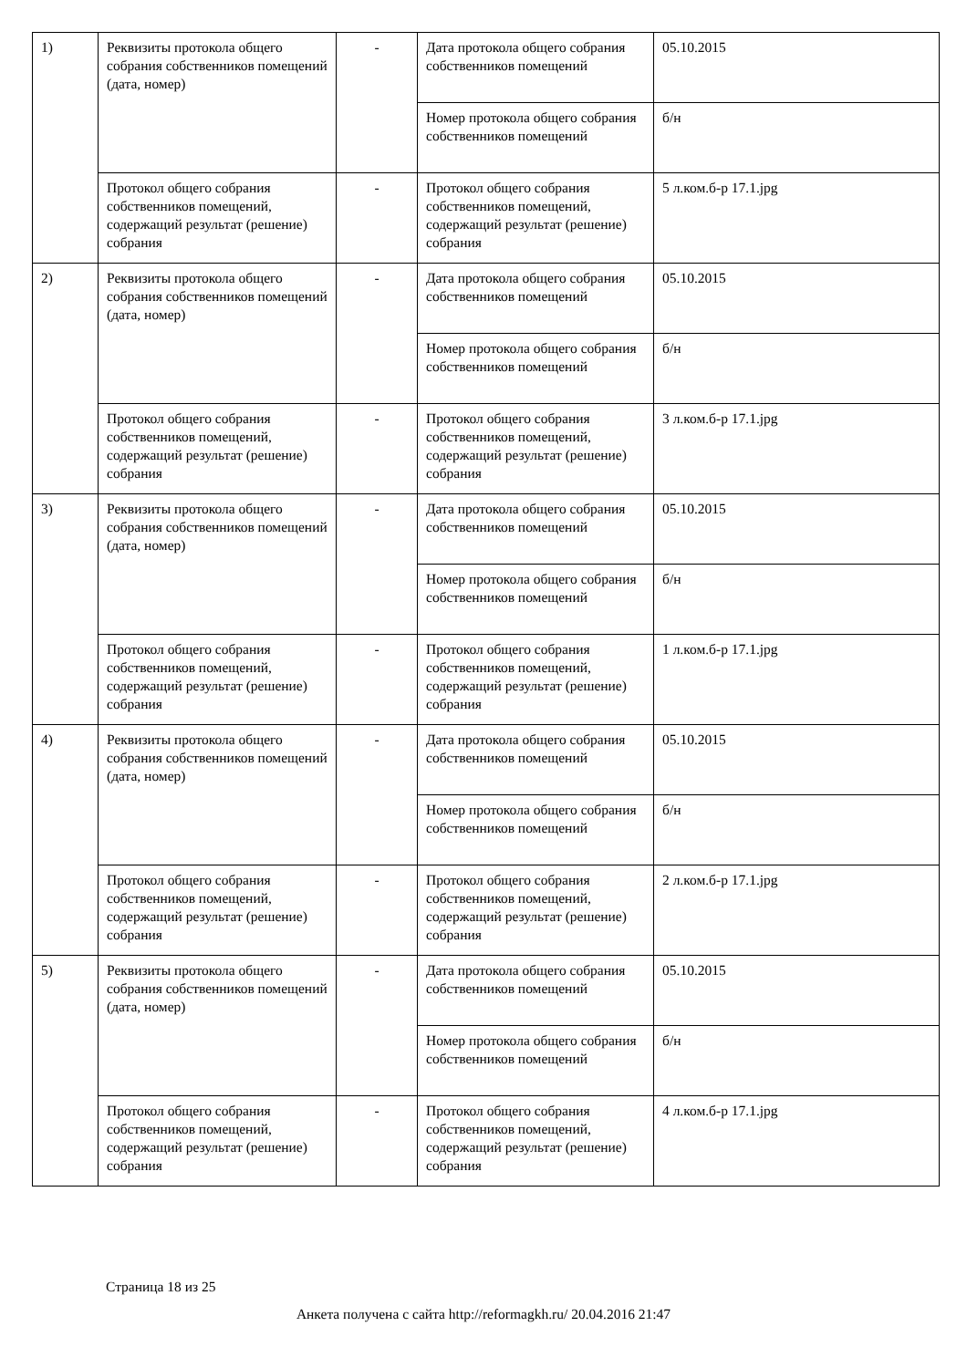| 1) | Реквизиты протокола общего собрания собственников помещений (дата, номер) | - | Дата протокола общего собрания собственников помещений | 05.10.2015 |
| | | | Номер протокола общего собрания собственников помещений | б/н |
| | Протокол общего собрания собственников помещений, содержащий результат (решение) собрания | - | Протокол общего собрания собственников помещений, содержащий результат (решение) собрания | 5 л.ком.б-р 17.1.jpg |
| 2) | Реквизиты протокола общего собрания собственников помещений (дата, номер) | - | Дата протокола общего собрания собственников помещений | 05.10.2015 |
| | | | Номер протокола общего собрания собственников помещений | б/н |
| | Протокол общего собрания собственников помещений, содержащий результат (решение) собрания | - | Протокол общего собрания собственников помещений, содержащий результат (решение) собрания | 3 л.ком.б-р 17.1.jpg |
| 3) | Реквизиты протокола общего собрания собственников помещений (дата, номер) | - | Дата протокола общего собрания собственников помещений | 05.10.2015 |
| | | | Номер протокола общего собрания собственников помещений | б/н |
| | Протокол общего собрания собственников помещений, содержащий результат (решение) собрания | - | Протокол общего собрания собственников помещений, содержащий результат (решение) собрания | 1 л.ком.б-р 17.1.jpg |
| 4) | Реквизиты протокола общего собрания собственников помещений (дата, номер) | - | Дата протокола общего собрания собственников помещений | 05.10.2015 |
| | | | Номер протокола общего собрания собственников помещений | б/н |
| | Протокол общего собрания собственников помещений, содержащий результат (решение) собрания | - | Протокол общего собрания собственников помещений, содержащий результат (решение) собрания | 2 л.ком.б-р 17.1.jpg |
| 5) | Реквизиты протокола общего собрания собственников помещений (дата, номер) | - | Дата протокола общего собрания собственников помещений | 05.10.2015 |
| | | | Номер протокола общего собрания собственников помещений | б/н |
| | Протокол общего собрания собственников помещений, содержащий результат (решение) собрания | - | Протокол общего собрания собственников помещений, содержащий результат (решение) собрания | 4 л.ком.б-р 17.1.jpg |
Страница 18 из 25
Анкета получена с сайта http://reformagkh.ru/ 20.04.2016 21:47